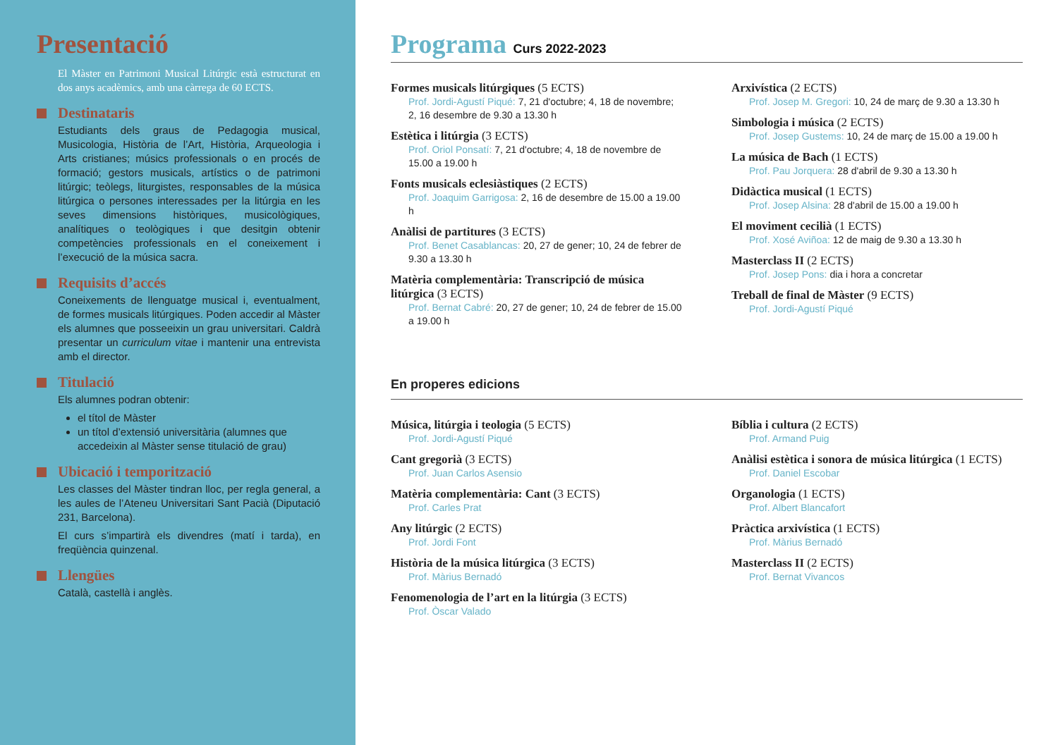Presentació
El Màster en Patrimoni Musical Litúrgic està estructurat en dos anys acadèmics, amb una càrrega de 60 ECTS.
Destinataris
Estudiants dels graus de Pedagogia musical, Musicologia, Història de l’Art, Història, Arqueologia i Arts cristianes; músics professionals o en procés de formació; gestors musicals, artístics o de patrimoni litúrgic; teòlegs, liturgistes, responsables de la música litúrgica o persones interessades per la litúrgia en les seves dimensions històriques, musicològiques, analítiques o teològiques i que desitgin obtenir competències professionals en el coneixement i l’execució de la música sacra.
Requisits d’accés
Coneixements de llenguatge musical i, eventualment, de formes musicals litúrgiques. Poden accedir al Màster els alumnes que posseeixin un grau universitari. Caldrà presentar un curriculum vitae i mantenir una entrevista amb el director.
Titulació
Els alumnes podran obtenir:
el títol de Màster
un títol d’extensió universitària (alumnes que accedeixin al Màster sense titulació de grau)
Ubicació i temporització
Les classes del Màster tindran lloc, per regla general, a les aules de l’Ateneu Universitari Sant Pacià (Diputació 231, Barcelona).
El curs s’impartirà els divendres (matí i tarda), en freqüència quinzenal.
Llengües
Català, castellà i anglès.
Programa Curs 2022-2023
Formes musicals litúrgiques (5 ECTS)
Prof. Jordi-Agustí Piqué: 7, 21 d'octubre; 4, 18 de novembre; 2, 16 desembre de 9.30 a 13.30 h
Estètica i litúrgia (3 ECTS)
Prof. Oriol Ponsatí: 7, 21 d'octubre; 4, 18 de novembre de 15.00 a 19.00 h
Fonts musicals eclesiàstiques (2 ECTS)
Prof. Joaquim Garrigosa: 2, 16 de desembre de 15.00 a 19.00 h
Anàlisi de partitures (3 ECTS)
Prof. Benet Casablancas: 20, 27 de gener; 10, 24 de febrer de 9.30 a 13.30 h
Matèria complementària: Transcripció de música litúrgica (3 ECTS)
Prof. Bernat Cabré: 20, 27 de gener; 10, 24 de febrer de 15.00 a 19.00 h
Arxivística (2 ECTS)
Prof. Josep M. Gregori: 10, 24 de març de 9.30 a 13.30 h
Simbologia i música (2 ECTS)
Prof. Josep Gustems: 10, 24 de març de 15.00 a 19.00 h
La música de Bach (1 ECTS)
Prof. Pau Jorquera: 28 d'abril de 9.30 a 13.30 h
Didàctica musical (1 ECTS)
Prof. Josep Alsina: 28 d'abril de 15.00 a 19.00 h
El moviment cecilià (1 ECTS)
Prof. Xosé Aviñoa: 12 de maig de 9.30 a 13.30 h
Masterclass II (2 ECTS)
Prof. Josep Pons: dia i hora a concretar
Treball de final de Màster (9 ECTS)
Prof. Jordi-Agustí Piqué
En properes edicions
Música, litúrgia i teologia (5 ECTS)
Prof. Jordi-Agustí Piqué
Cant gregorià (3 ECTS)
Prof. Juan Carlos Asensio
Matèria complementària: Cant (3 ECTS)
Prof. Carles Prat
Any litúrgic (2 ECTS)
Prof. Jordi Font
Història de la música litúrgica (3 ECTS)
Prof. Màrius Bernadó
Fenomenologia de l’art en la litúrgia (3 ECTS)
Prof. Òscar Valado
Bíblia i cultura (2 ECTS)
Prof. Armand Puig
Anàlisi estètica i sonora de música litúrgica (1 ECTS)
Prof. Daniel Escobar
Organologia (1 ECTS)
Prof. Albert Blancafort
Pràctica arxivística (1 ECTS)
Prof. Màrius Bernadó
Masterclass II (2 ECTS)
Prof. Bernat Vivancos